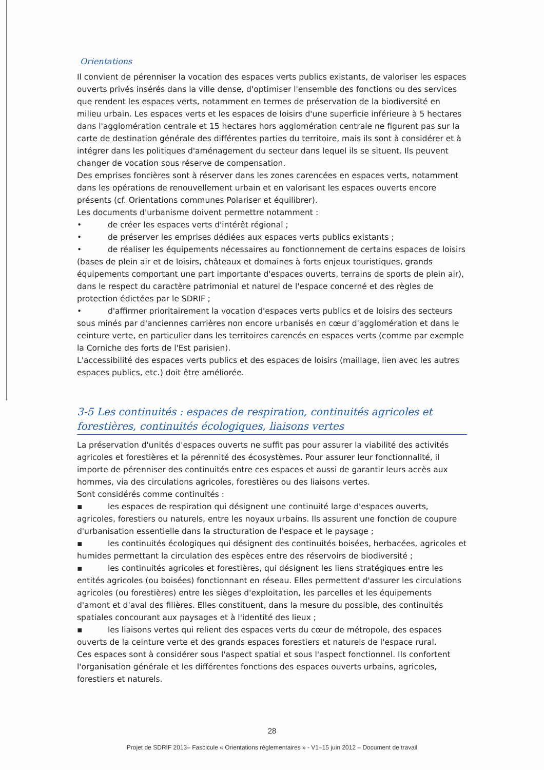Orientations
Il convient de pérenniser la vocation des espaces verts publics existants, de valoriser les espaces ouverts privés insérés dans la ville dense, d'optimiser l'ensemble des fonctions ou des services que rendent les espaces verts, notamment en termes de préservation de la biodiversité en milieu urbain. Les espaces verts et les espaces de loisirs d'une superficie inférieure à 5 hectares dans l'agglomération centrale et 15 hectares hors agglomération centrale ne figurent pas sur la carte de destination générale des différentes parties du territoire, mais ils sont à considérer et à intégrer dans les politiques d'aménagement du secteur dans lequel ils se situent. Ils peuvent changer de vocation sous réserve de compensation.
Des emprises foncières sont à réserver dans les zones carencées en espaces verts, notamment dans les opérations de renouvellement urbain et en valorisant les espaces ouverts encore présents (cf. Orientations communes Polariser et équilibrer).
Les documents d'urbanisme doivent permettre notamment :
• de créer les espaces verts d'intérêt régional ;
• de préserver les emprises dédiées aux espaces verts publics existants ;
• de réaliser les équipements nécessaires au fonctionnement de certains espaces de loisirs (bases de plein air et de loisirs, châteaux et domaines à forts enjeux touristiques, grands équipements comportant une part importante d'espaces ouverts, terrains de sports de plein air), dans le respect du caractère patrimonial et naturel de l'espace concerné et des règles de protection édictées par le SDRIF ;
• d'affirmer prioritairement la vocation d'espaces verts publics et de loisirs des secteurs sous minés par d'anciennes carrières non encore urbanisés en cœur d'agglomération et dans le ceinture verte, en particulier dans les territoires carencés en espaces verts (comme par exemple la Corniche des forts de l'Est parisien).
L'accessibilité des espaces verts publics et des espaces de loisirs (maillage, lien avec les autres espaces publics, etc.) doit être améliorée.
3-5 Les continuités : espaces de respiration, continuités agricoles et forestières, continuités écologiques, liaisons vertes
La préservation d'unités d'espaces ouverts ne suffit pas pour assurer la viabilité des activités agricoles et forestières et la pérennité des écosystèmes. Pour assurer leur fonctionnalité, il importe de pérenniser des continuités entre ces espaces et aussi de garantir leurs accès aux hommes, via des circulations agricoles, forestières ou des liaisons vertes.
Sont considérés comme continuités :
▪ les espaces de respiration qui désignent une continuité large d'espaces ouverts, agricoles, forestiers ou naturels, entre les noyaux urbains. Ils assurent une fonction de coupure d'urbanisation essentielle dans la structuration de l'espace et le paysage ;
▪ les continuités écologiques qui désignent des continuités boisées, herbacées, agricoles et humides permettant la circulation des espèces entre des réservoirs de biodiversité ;
▪ les continuités agricoles et forestières, qui désignent les liens stratégiques entre les entités agricoles (ou boisées) fonctionnant en réseau. Elles permettent d'assurer les circulations agricoles (ou forestières) entre les sièges d'exploitation, les parcelles et les équipements d'amont et d'aval des filières. Elles constituent, dans la mesure du possible, des continuités spatiales concourant aux paysages et à l'identité des lieux ;
▪ les liaisons vertes qui relient des espaces verts du cœur de métropole, des espaces ouverts de la ceinture verte et des grands espaces forestiers et naturels de l'espace rural.
Ces espaces sont à considérer sous l'aspect spatial et sous l'aspect fonctionnel. Ils confortent l'organisation générale et les différentes fonctions des espaces ouverts urbains, agricoles, forestiers et naturels.
28
Projet de SDRIF 2013– Fascicule « Orientations réglementaires » - V1–15 juin 2012 – Document de travail